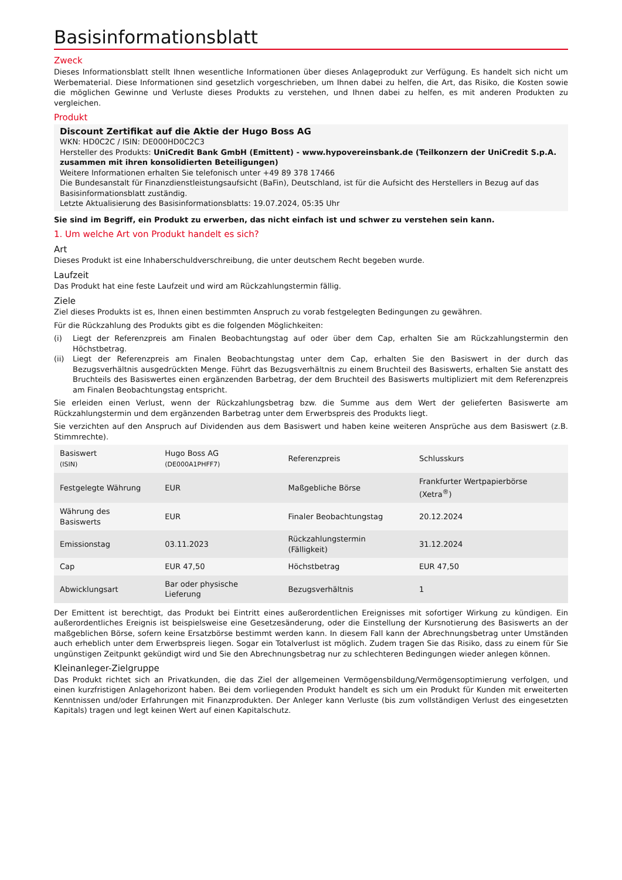Basisinformationsblatt
Zweck
Dieses Informationsblatt stellt Ihnen wesentliche Informationen über dieses Anlageprodukt zur Verfügung. Es handelt sich nicht um Werbematerial. Diese Informationen sind gesetzlich vorgeschrieben, um Ihnen dabei zu helfen, die Art, das Risiko, die Kosten sowie die möglichen Gewinne und Verluste dieses Produkts zu verstehen, und Ihnen dabei zu helfen, es mit anderen Produkten zu vergleichen.
Produkt
Discount Zertifikat auf die Aktie der Hugo Boss AG
WKN: HD0C2C / ISIN: DE000HD0C2C3
Hersteller des Produkts: UniCredit Bank GmbH (Emittent) - www.hypovereinsbank.de (Teilkonzern der UniCredit S.p.A. zusammen mit ihren konsolidierten Beteiligungen)
Weitere Informationen erhalten Sie telefonisch unter +49 89 378 17466
Die Bundesanstalt für Finanzdienstleistungsaufsicht (BaFin), Deutschland, ist für die Aufsicht des Herstellers in Bezug auf das Basisinformationsblatt zuständig.
Letzte Aktualisierung des Basisinformationsblatts: 19.07.2024, 05:35 Uhr
Sie sind im Begriff, ein Produkt zu erwerben, das nicht einfach ist und schwer zu verstehen sein kann.
1. Um welche Art von Produkt handelt es sich?
Art
Dieses Produkt ist eine Inhaberschuldverschreibung, die unter deutschem Recht begeben wurde.
Laufzeit
Das Produkt hat eine feste Laufzeit und wird am Rückzahlungstermin fällig.
Ziele
Ziel dieses Produkts ist es, Ihnen einen bestimmten Anspruch zu vorab festgelegten Bedingungen zu gewähren.
Für die Rückzahlung des Produkts gibt es die folgenden Möglichkeiten:
(i) Liegt der Referenzpreis am Finalen Beobachtungstag auf oder über dem Cap, erhalten Sie am Rückzahlungstermin den Höchstbetrag.
(ii) Liegt der Referenzpreis am Finalen Beobachtungstag unter dem Cap, erhalten Sie den Basiswert in der durch das Bezugsverhältnis ausgedrückten Menge. Führt das Bezugsverhältnis zu einem Bruchteil des Basiswerts, erhalten Sie anstatt des Bruchteils des Basiswertes einen ergänzenden Barbetrag, der dem Bruchteil des Basiswerts multipliziert mit dem Referenzpreis am Finalen Beobachtungstag entspricht.
Sie erleiden einen Verlust, wenn der Rückzahlungsbetrag bzw. die Summe aus dem Wert der gelieferten Basiswerte am Rückzahlungstermin und dem ergänzenden Barbetrag unter dem Erwerbspreis des Produkts liegt.
Sie verzichten auf den Anspruch auf Dividenden aus dem Basiswert und haben keine weiteren Ansprüche aus dem Basiswert (z.B. Stimmrechte).
| Basiswert (ISIN) | Hugo Boss AG (DE000A1PHFF7) | Referenzpreis | Schlusskurs |
| Festgelegte Währung | EUR | Maßgebliche Börse | Frankfurter Wertpapierbörse (Xetra<sup>®</sup>) |
| Währung des Basiswerts | EUR | Finaler Beobachtungstag | 20.12.2024 |
| Emissionstag | 03.11.2023 | Rückzahlungstermin (Fälligkeit) | 31.12.2024 |
| Cap | EUR 47,50 | Höchstbetrag | EUR 47,50 |
| Abwicklungsart | Bar oder physische Lieferung | Bezugsverhältnis | 1 |
Der Emittent ist berechtigt, das Produkt bei Eintritt eines außerordentlichen Ereignisses mit sofortiger Wirkung zu kündigen. Ein außerordentliches Ereignis ist beispielsweise eine Gesetzesänderung, oder die Einstellung der Kursnotierung des Basiswerts an der maßgeblichen Börse, sofern keine Ersatzbörse bestimmt werden kann. In diesem Fall kann der Abrechnungsbetrag unter Umständen auch erheblich unter dem Erwerbspreis liegen. Sogar ein Totalverlust ist möglich. Zudem tragen Sie das Risiko, dass zu einem für Sie ungünstigen Zeitpunkt gekündigt wird und Sie den Abrechnungsbetrag nur zu schlechteren Bedingungen wieder anlegen können.
Kleinanleger-Zielgruppe
Das Produkt richtet sich an Privatkunden, die das Ziel der allgemeinen Vermögensbildung/Vermögensoptimierung verfolgen, und einen kurzfristigen Anlagehorizont haben. Bei dem vorliegenden Produkt handelt es sich um ein Produkt für Kunden mit erweiterten Kenntnissen und/oder Erfahrungen mit Finanzprodukten. Der Anleger kann Verluste (bis zum vollständigen Verlust des eingesetzten Kapitals) tragen und legt keinen Wert auf einen Kapitalschutz.